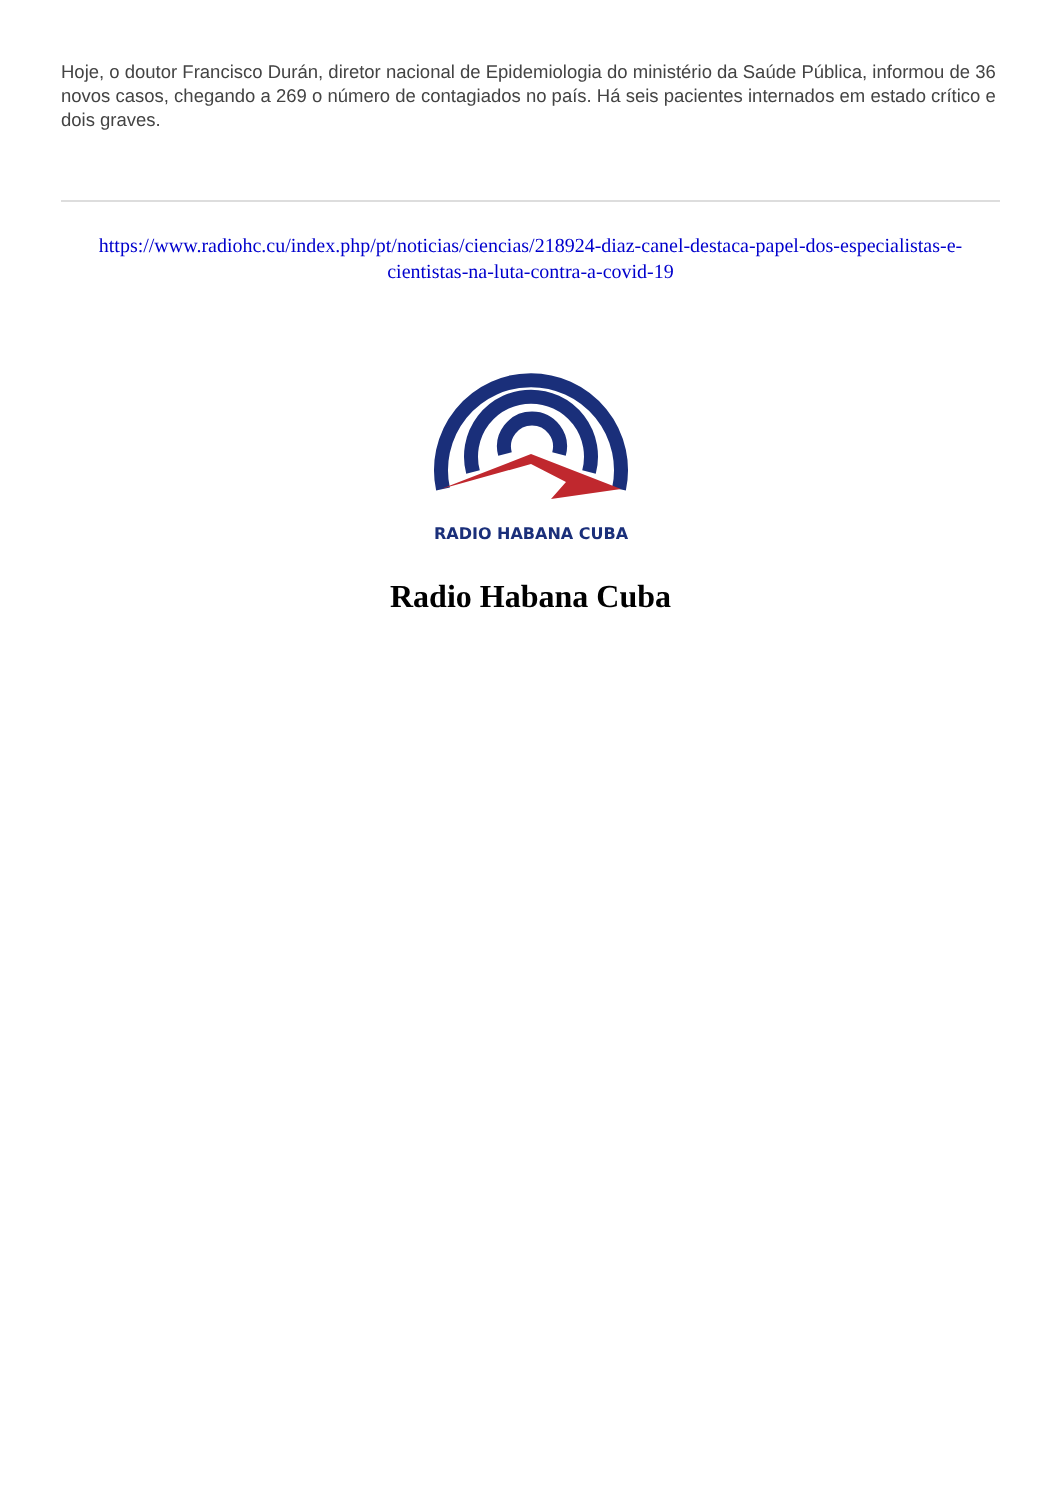Hoje, o doutor Francisco Durán, diretor nacional de Epidemiologia do ministério da Saúde Pública, informou de 36 novos casos, chegando a 269 o número de contagiados no país. Há seis pacientes internados em estado crítico e dois graves.
https://www.radiohc.cu/index.php/pt/noticias/ciencias/218924-diaz-canel-destaca-papel-dos-especialistas-e-cientistas-na-luta-contra-a-covid-19
RADIO HABANA CUBA
Radio Habana Cuba